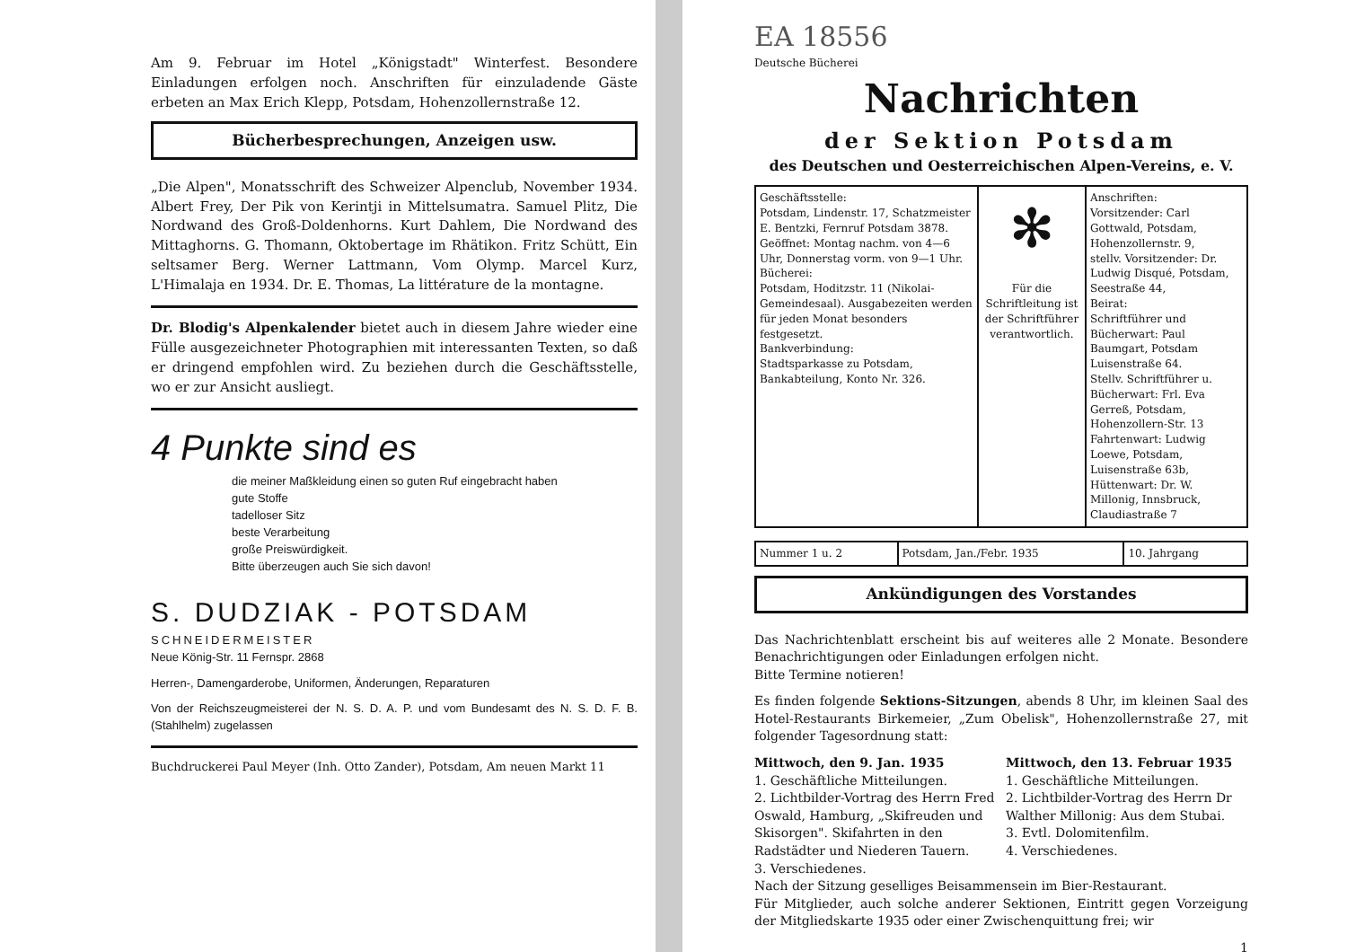Am 9. Februar im Hotel „Königstadt" Winterfest. Besondere Einladungen erfolgen noch. Anschriften für einzuladende Gäste erbeten an Max Erich Klepp, Potsdam, Hohenzollernstraße 12.
Bücherbesprechungen, Anzeigen usw.
„Die Alpen", Monatsschrift des Schweizer Alpenclub, November 1934. Albert Frey, Der Pik von Kerintji in Mittelsumatra. Samuel Plitz, Die Nordwand des Groß-Doldenhorns. Kurt Dahlem, Die Nordwand des Mittaghorns. G. Thomann, Oktobertage im Rhätikon. Fritz Schütt, Ein seltsamer Berg. Werner Lattmann, Vom Olymp. Marcel Kurz, L'Himalaja en 1934. Dr. E. Thomas, La littérature de la montagne.
Dr. Blodig's Alpenkalender bietet auch in diesem Jahre wieder eine Fülle ausgezeichneter Photographien mit interessanten Texten, so daß er dringend empfohlen wird. Zu beziehen durch die Geschäftsstelle, wo er zur Ansicht ausliegt.
4 Punkte sind es
die meiner Maßkleidung einen so guten Ruf eingebracht haben
gute Stoffe
tadelloser Sitz
beste Verarbeitung
große Preiswürdigkeit.
Bitte überzeugen auch Sie sich davon!
S. DUDZIAK - POTSDAM
SCHNEIDERMEISTER
Neue König-Str. 11 Fernspr. 2868
Herren-, Damengarderobe, Uniformen, Änderungen, Reparaturen
Von der Reichszeugmeisterei der N. S. D. A. P. und vom Bundesamt des N. S. D. F. B. (Stahlhelm) zugelassen
Buchdruckerei Paul Meyer (Inh. Otto Zander), Potsdam, Am neuen Markt 11
EA 18556
Deutsche Bücherei
Nachrichten
der Sektion Potsdam
des Deutschen und Oesterreichischen Alpen-Vereins, e. V.
| Geschäftsstelle: Potsdam, Lindenstr. 17, Schatzmeister E. Bentzki, Fernruf Potsdam 3878. Geöffnet: Montag nachm. von 4—6 Uhr, Donnerstag vorm. von 9—1 Uhr. Bücherei: Potsdam, Hoditzstr. 11 (Nikolai-Gemeindesaal). Ausgabezeiten werden für jeden Monat besonders festgesetzt. Bankverbindung: Stadtsparkasse zu Potsdam, Bankabteilung, Konto Nr. 326. | ✻ Für die Schriftleitung ist der Schriftführer verantwortlich. | Anschriften: Vorsitzender: Carl Gottwald, Potsdam, Hohenzollernstr. 9, stellv. Vorsitzender: Dr. Ludwig Disqué, Potsdam, Seestraße 44, Beirat: Schriftführer und Bücherwart: Paul Baumgart, Potsdam Luisenstraße 64. Stellv. Schriftführer u. Bücherwart: Frl. Eva Gerreß, Potsdam, Hohenzollern-Str. 13 Fahrtenwart: Ludwig Loewe, Potsdam, Luisenstraße 63b, Hüttenwart: Dr. W. Millonig, Innsbruck, Claudiastraße 7 |
| Nummer 1 u. 2 | Potsdam, Jan./Febr. 1935 | 10. Jahrgang |
Ankündigungen des Vorstandes
Das Nachrichtenblatt erscheint bis auf weiteres alle 2 Monate. Besondere Benachrichtigungen oder Einladungen erfolgen nicht.
Bitte Termine notieren!
Es finden folgende Sektions-Sitzungen, abends 8 Uhr, im kleinen Saal des Hotel-Restaurants Birkemeier, „Zum Obelisk", Hohenzollernstraße 27, mit folgender Tagesordnung statt:
Mittwoch, den 9. Jan. 1935
1. Geschäftliche Mitteilungen.
2. Lichtbilder-Vortrag des Herrn Fred Oswald, Hamburg, „Skifreuden und Skisorgen". Skifahrten in den Radstädter und Niederen Tauern.
3. Verschiedenes.
Mittwoch, den 13. Februar 1935
1. Geschäftliche Mitteilungen.
2. Lichtbilder-Vortrag des Herrn Dr Walther Millonig: Aus dem Stubai.
3. Evtl. Dolomitenfilm.
4. Verschiedenes.
Nach der Sitzung geselliges Beisammensein im Bier-Restaurant.
Für Mitglieder, auch solche anderer Sektionen, Eintritt gegen Vorzeigung der Mitgliedskarte 1935 oder einer Zwischenquittung frei; wir
1